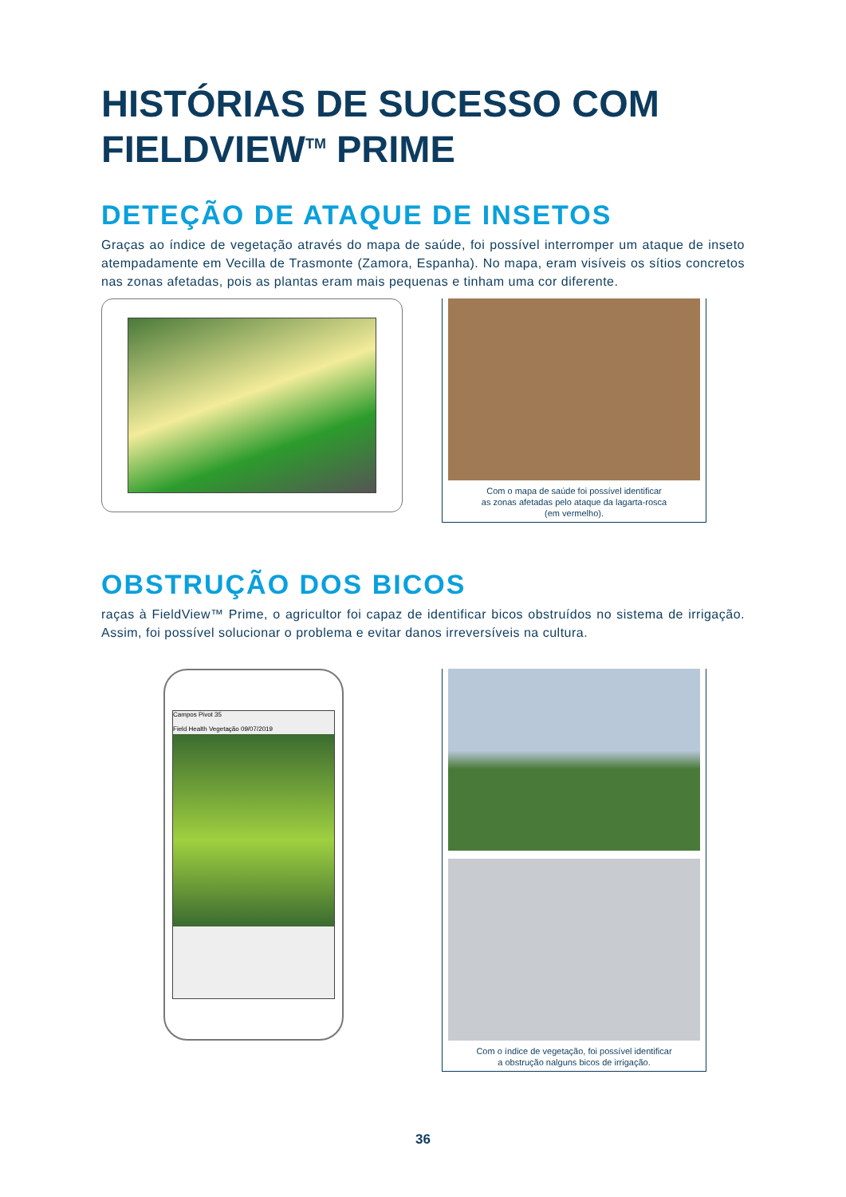HISTÓRIAS DE SUCESSO COM
FIELDVIEW<sup>TM</sup> PRIME
DETEÇÃO DE ATAQUE DE INSETOS
Graças ao índice de vegetação através do mapa de saúde, foi possível interromper um ataque de inseto atempadamente em Vecilla de Trasmonte (Zamora, Espanha). No mapa, eram visíveis os sítios concretos nas zonas afetadas, pois as plantas eram mais pequenas e tinham uma cor diferente.
Com o mapa de saúde foi possível identificar
as zonas afetadas pelo ataque da lagarta-rosca
(em vermelho).
OBSTRUÇÃO DOS BICOS
raças à FieldView™ Prime, o agricultor foi capaz de identificar bicos obstruídos no sistema de irrigação. Assim, foi possível solucionar o problema e evitar danos irreversíveis na cultura.
Campos Pivot 35
Field Health Vegetação 09/07/2019
Com o índice de vegetação, foi possível identificar
a obstrução nalguns bicos de irrigação.
36